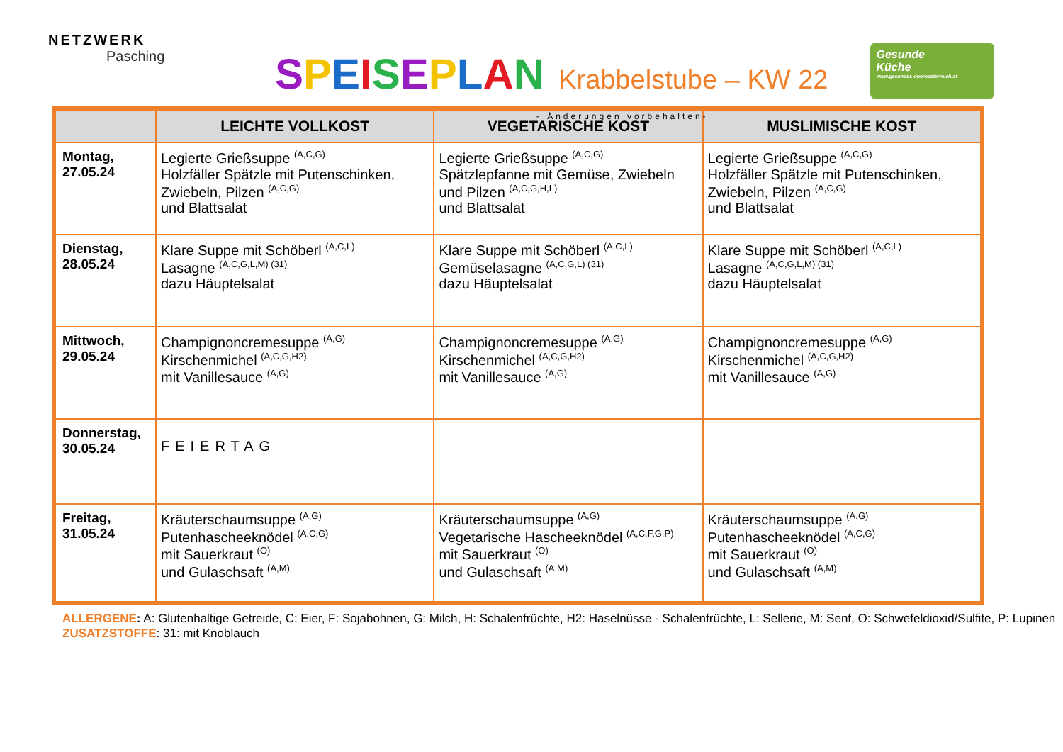NETZWERK
Pasching
SPEISEPLAN Krabbelstube – KW 22
- Änderungen vorbehalten-
Gesunde
Küche
www.gesundes-oberoesterreich.at
| | LEICHTE VOLLKOST | VEGETARISCHE KOST | MUSLIMISCHE KOST |
| --- | --- | --- | --- |
| Montag, 27.05.24 | Legierte Grießsuppe <sup>(A,C,G)</sup> Holzfäller Spätzle mit Putenschinken, Zwiebeln, Pilzen <sup>(A,C,G)</sup> und Blattsalat | Legierte Grießsuppe <sup>(A,C,G)</sup> Spätzlepfanne mit Gemüse, Zwiebeln und Pilzen <sup>(A,C,G,H,L)</sup> und Blattsalat | Legierte Grießsuppe <sup>(A,C,G)</sup> Holzfäller Spätzle mit Putenschinken, Zwiebeln, Pilzen <sup>(A,C,G)</sup> und Blattsalat |
| Dienstag, 28.05.24 | Klare Suppe mit Schöberl <sup>(A,C,L)</sup> Lasagne <sup>(A,C,G,L,M) (31)</sup> dazu Häuptelsalat | Klare Suppe mit Schöberl <sup>(A,C,L)</sup> Gemüselasagne <sup>(A,C,G,L) (31)</sup> dazu Häuptelsalat | Klare Suppe mit Schöberl <sup>(A,C,L)</sup> Lasagne <sup>(A,C,G,L,M) (31)</sup> dazu Häuptelsalat |
| Mittwoch, 29.05.24 | Champignoncremesuppe <sup>(A,G)</sup> Kirschenmichel <sup>(A,C,G,H2)</sup> mit Vanillesauce <sup>(A,G)</sup> | Champignoncremesuppe <sup>(A,G)</sup> Kirschenmichel <sup>(A,C,G,H2)</sup> mit Vanillesauce <sup>(A,G)</sup> | Champignoncremesuppe <sup>(A,G)</sup> Kirschenmichel <sup>(A,C,G,H2)</sup> mit Vanillesauce <sup>(A,G)</sup> |
| Donnerstag, 30.05.24 | FEIERTAG | | |
| Freitag, 31.05.24 | Kräuterschaumsuppe <sup>(A,G)</sup> Putenhascheeknödel <sup>(A,C,G)</sup> mit Sauerkraut <sup>(O)</sup> und Gulaschsaft <sup>(A,M)</sup> | Kräuterschaumsuppe <sup>(A,G)</sup> Vegetarische Hascheeknödel <sup>(A,C,F,G,P)</sup> mit Sauerkraut <sup>(O)</sup> und Gulaschsaft <sup>(A,M)</sup> | Kräuterschaumsuppe <sup>(A,G)</sup> Putenhascheeknödel <sup>(A,C,G)</sup> mit Sauerkraut <sup>(O)</sup> und Gulaschsaft <sup>(A,M)</sup> |
ALLERGENE: A: Glutenhaltige Getreide, C: Eier, F: Sojabohnen, G: Milch, H: Schalenfrüchte, H2: Haselnüsse - Schalenfrüchte, L: Sellerie, M: Senf, O: Schwefeldioxid/Sulfite, P: Lupinen
ZUSATZSTOFFE: 31: mit Knoblauch